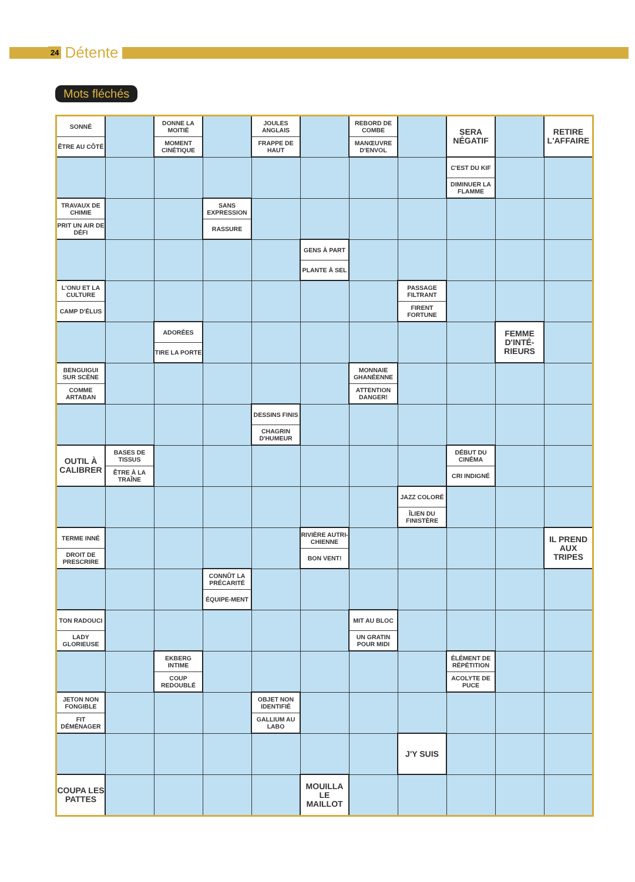24 Détente
Mots fléchés
| SONNÉ ÊTRE AU CÔTÉ | | DONNE LA MOITIÉ MOMENT CINÉTIQUE | | JOULES ANGLAIS FRAPPE DE HAUT | | REBORD DE COMBE MANŒUVRE D'ENVOL | | SERA NÉGATIF | | RETIRE L'AFFAIRE |
| | | | | | | | | C'EST DU KIF DIMINUER LA FLAMME | | |
| TRAVAUX DE CHIMIE PRIT UN AIR DE DÉFI | | | SANS EXPRESSION RASSURE | | | | | | | |
| | | | | | GENS À PART PLANTE À SEL | | | | | |
| L'ONU ET LA CULTURE CAMP D'ÉLUS | | | | | | | PASSAGE FILTRANT FIRENT FORTUNE | | | |
| | | ADORÉES TIRE LA PORTE | | | | | | | FEMME D'INTÉ-RIEURS | |
| BENGUIGUI SUR SCÈNE COMME ARTABAN | | | | | | MONNAIE GHANÉENNE ATTENTION DANGER! | | | | |
| | | | | DESSINS FINIS CHAGRIN D'HUMEUR | | | | | | |
| OUTIL À CALIBRER | BASES DE TISSUS ÊTRE À LA TRAÎNE | | | | | | | DÉBUT DU CINÉMA CRI INDIGNÉ | | |
| | | | | | | | JAZZ COLORÉ ÎLIEN DU FINISTÈRE | | | |
| TERME INNÉ DROIT DE PRESCRIRE | | | | | RIVIÈRE AUTRI-CHIENNE BON VENT! | | | | | IL PREND AUX TRIPES |
| | | | CONNÛT LA PRÉCARITÉ ÉQUIPE-MENT | | | | | | | |
| TON RADOUCI LADY GLORIEUSE | | | | | | MIT AU BLOC UN GRATIN POUR MIDI | | | | |
| | | EKBERG INTIME COUP REDOUBLÉ | | | | | | ÉLÉMENT DE RÉPÉTITION ACOLYTE DE PUCE | | |
| JETON NON FONGIBLE FIT DÉMÉNAGER | | | | OBJET NON IDENTIFIÉ GALLIUM AU LABO | | | | | | |
| | | | | | | | J'Y SUIS | | | |
| COUPA LES PATTES | | | | | MOUILLA LE MAILLOT | | | | | |